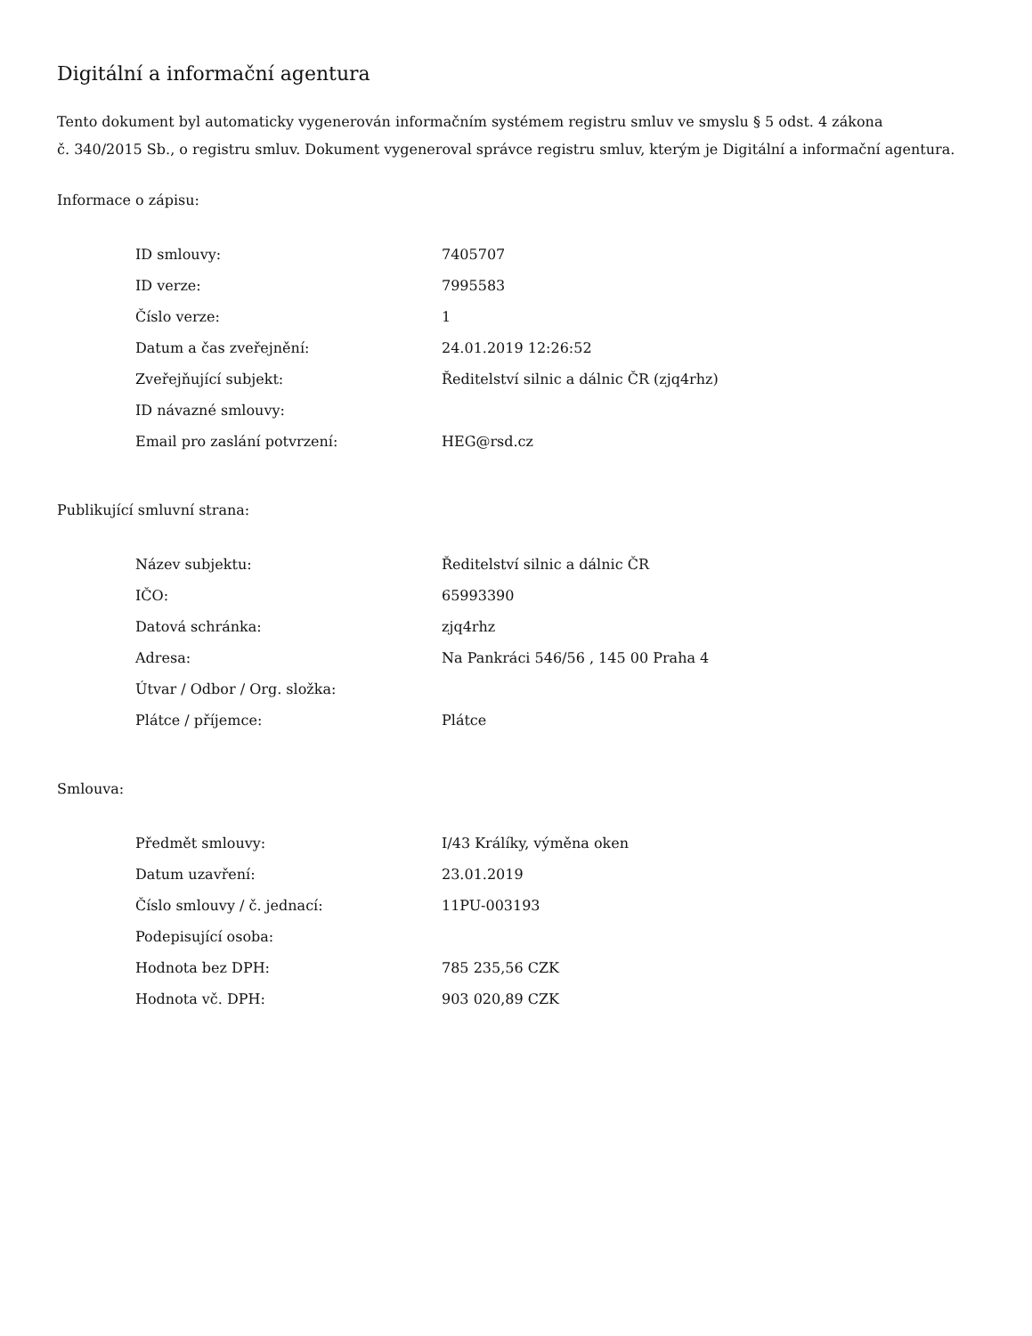Digitální a informační agentura
Tento dokument byl automaticky vygenerován informačním systémem registru smluv ve smyslu § 5 odst. 4 zákona
č. 340/2015 Sb., o registru smluv. Dokument vygeneroval správce registru smluv, kterým je Digitální a informační agentura.
Informace o zápisu:
| ID smlouvy: | 7405707 |
| ID verze: | 7995583 |
| Číslo verze: | 1 |
| Datum a čas zveřejnění: | 24.01.2019 12:26:52 |
| Zveřejňující subjekt: | Ředitelství silnic a dálnic ČR (zjq4rhz) |
| ID návazné smlouvy: | |
| Email pro zaslání potvrzení: | HEG@rsd.cz |
Publikující smluvní strana:
| Název subjektu: | Ředitelství silnic a dálnic ČR |
| IČO: | 65993390 |
| Datová schránka: | zjq4rhz |
| Adresa: | Na Pankráci 546/56 , 145 00 Praha 4 |
| Útvar / Odbor / Org. složka: | |
| Plátce / příjemce: | Plátce |
Smlouva:
| Předmět smlouvy: | I/43 Králíky, výměna oken |
| Datum uzavření: | 23.01.2019 |
| Číslo smlouvy / č. jednací: | 11PU-003193 |
| Podepisující osoba: | |
| Hodnota bez DPH: | 785 235,56 CZK |
| Hodnota vč. DPH: | 903 020,89 CZK |